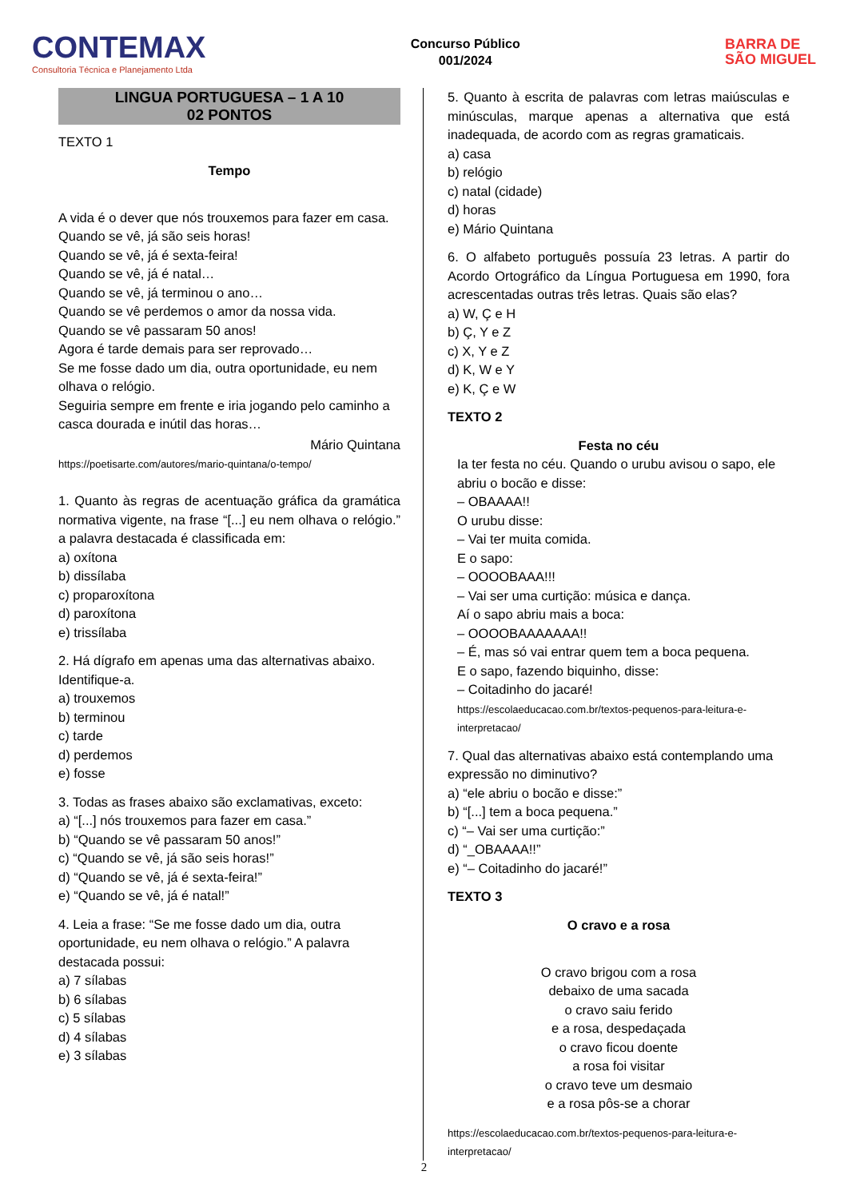CONTEMAX
Consultoria Técnica e Planejamento Ltda
Concurso Público
001/2024
BARRA DE
SÃO MIGUEL
LINGUA PORTUGUESA – 1 A 10
02 PONTOS
TEXTO 1
Tempo
A vida é o dever que nós trouxemos para fazer em casa.
Quando se vê, já são seis horas!
Quando se vê, já é sexta-feira!
Quando se vê, já é natal…
Quando se vê, já terminou o ano…
Quando se vê perdemos o amor da nossa vida.
Quando se vê passaram 50 anos!
Agora é tarde demais para ser reprovado…
Se me fosse dado um dia, outra oportunidade, eu nem olhava o relógio.
Seguiria sempre em frente e iria jogando pelo caminho a casca dourada e inútil das horas…
Mário Quintana
https://poetisarte.com/autores/mario-quintana/o-tempo/
1. Quanto às regras de acentuação gráfica da gramática normativa vigente, na frase “[...] eu nem olhava o relógio.” a palavra destacada é classificada em:
a) oxítona
b) dissílaba
c) proparoxítona
d) paroxítona
e) trissílaba
2. Há dígrafo em apenas uma das alternativas abaixo. Identifique-a.
a) trouxemos
b) terminou
c) tarde
d) perdemos
e) fosse
3. Todas as frases abaixo são exclamativas, exceto:
a) “[...] nós trouxemos para fazer em casa.”
b) “Quando se vê passaram 50 anos!”
c) “Quando se vê, já são seis horas!”
d) “Quando se vê, já é sexta-feira!”
e) “Quando se vê, já é natal!”
4. Leia a frase: “Se me fosse dado um dia, outra oportunidade, eu nem olhava o relógio.” A palavra destacada possui:
a) 7 sílabas
b) 6 sílabas
c) 5 sílabas
d) 4 sílabas
e) 3 sílabas
5. Quanto à escrita de palavras com letras maiúsculas e minúsculas, marque apenas a alternativa que está inadequada, de acordo com as regras gramaticais.
a) casa
b) relógio
c) natal (cidade)
d) horas
e) Mário Quintana
6. O alfabeto português possuía 23 letras. A partir do Acordo Ortográfico da Língua Portuguesa em 1990, fora acrescentadas outras três letras. Quais são elas?
a) W, Ç e H
b) Ç, Y e Z
c) X, Y e Z
d) K, W e Y
e) K, Ç e W
TEXTO 2
Festa no céu
Ia ter festa no céu. Quando o urubu avisou o sapo, ele abriu o bocão e disse:
– OBAAAA!!
O urubu disse:
– Vai ter muita comida.
E o sapo:
– OOOOBAAA!!!
– Vai ser uma curtição: música e dança.
Aí o sapo abriu mais a boca:
– OOOOBAAAAAAA!!
– É, mas só vai entrar quem tem a boca pequena.
E o sapo, fazendo biquinho, disse:
– Coitadinho do jacaré!
https://escolaeducacao.com.br/textos-pequenos-para-leitura-e-interpretacao/
7. Qual das alternativas abaixo está contemplando uma expressão no diminutivo?
a) “ele abriu o bocão e disse:”
b) “[...] tem a boca pequena.”
c) “– Vai ser uma curtição:”
d) “_OBAAAA!!”
e) “– Coitadinho do jacaré!”
TEXTO 3
O cravo e a rosa
O cravo brigou com a rosa
debaixo de uma sacada
o cravo saiu ferido
e a rosa, despedaçada
o cravo ficou doente
a rosa foi visitar
o cravo teve um desmaio
e a rosa pôs-se a chorar
https://escolaeducacao.com.br/textos-pequenos-para-leitura-e-interpretacao/
2